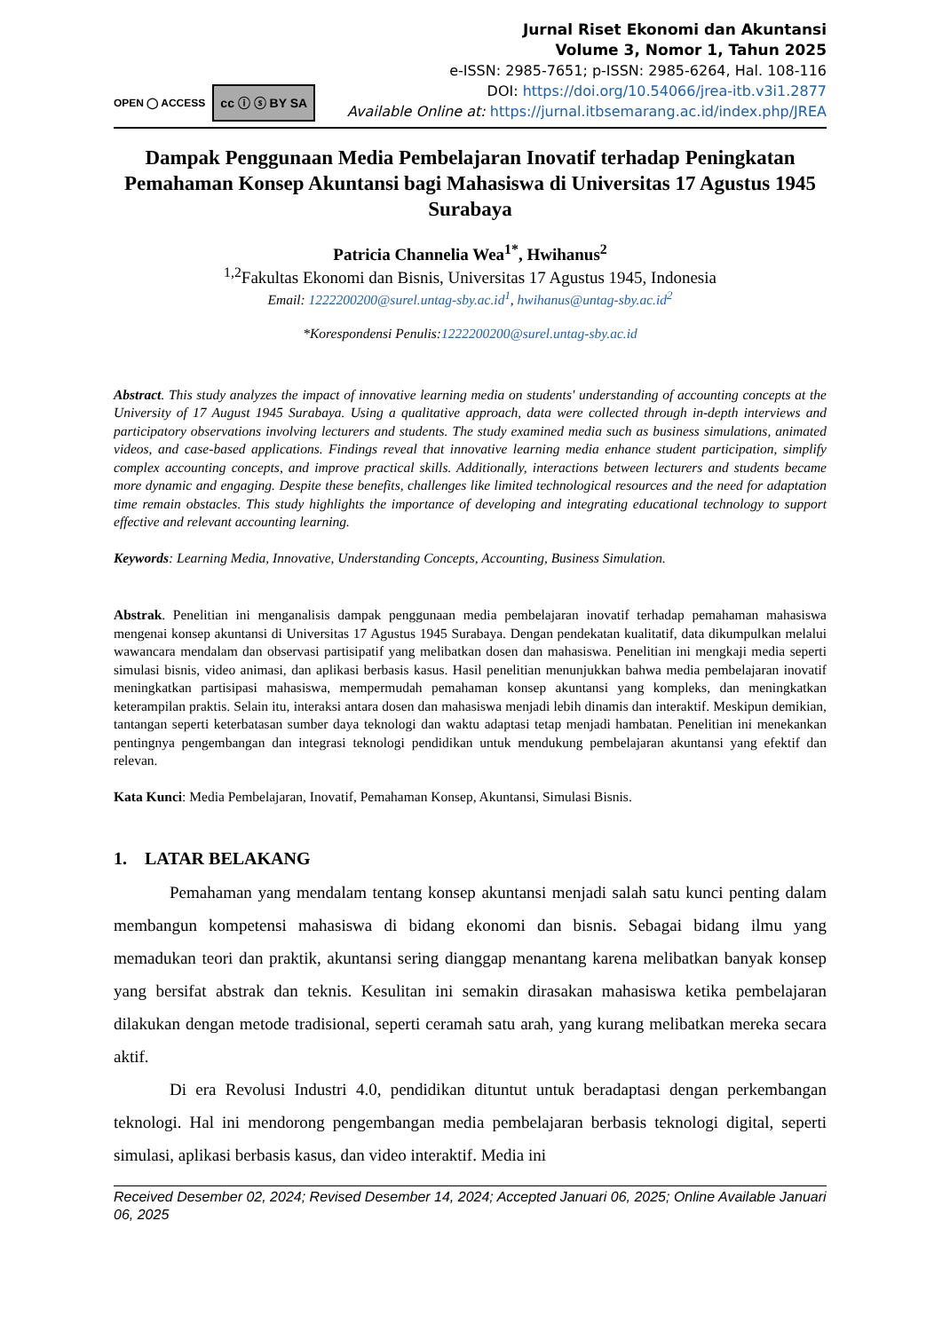OPEN ◯ ACCESS
cc ⓘ ⓢ BY SA
Jurnal Riset Ekonomi dan Akuntansi
Volume 3, Nomor 1, Tahun 2025
e-ISSN: 2985-7651; p-ISSN: 2985-6264, Hal. 108-116
DOI: https://doi.org/10.54066/jrea-itb.v3i1.2877
Available Online at: https://jurnal.itbsemarang.ac.id/index.php/JREA
Dampak Penggunaan Media Pembelajaran Inovatif terhadap Peningkatan Pemahaman Konsep Akuntansi bagi Mahasiswa di Universitas 17 Agustus 1945 Surabaya
Patricia Channelia Wea<sup>1*</sup>, Hwihanus<sup>2</sup>
<sup>1,2</sup>Fakultas Ekonomi dan Bisnis, Universitas 17 Agustus 1945, Indonesia
Email: 1222200200@surel.untag-sby.ac.id<sup>1</sup>, hwihanus@untag-sby.ac.id<sup>2</sup>
*Korespondensi Penulis:1222200200@surel.untag-sby.ac.id
Abstract. This study analyzes the impact of innovative learning media on students' understanding of accounting concepts at the University of 17 August 1945 Surabaya. Using a qualitative approach, data were collected through in-depth interviews and participatory observations involving lecturers and students. The study examined media such as business simulations, animated videos, and case-based applications. Findings reveal that innovative learning media enhance student participation, simplify complex accounting concepts, and improve practical skills. Additionally, interactions between lecturers and students became more dynamic and engaging. Despite these benefits, challenges like limited technological resources and the need for adaptation time remain obstacles. This study highlights the importance of developing and integrating educational technology to support effective and relevant accounting learning.
Keywords: Learning Media, Innovative, Understanding Concepts, Accounting, Business Simulation.
Abstrak. Penelitian ini menganalisis dampak penggunaan media pembelajaran inovatif terhadap pemahaman mahasiswa mengenai konsep akuntansi di Universitas 17 Agustus 1945 Surabaya. Dengan pendekatan kualitatif, data dikumpulkan melalui wawancara mendalam dan observasi partisipatif yang melibatkan dosen dan mahasiswa. Penelitian ini mengkaji media seperti simulasi bisnis, video animasi, dan aplikasi berbasis kasus. Hasil penelitian menunjukkan bahwa media pembelajaran inovatif meningkatkan partisipasi mahasiswa, mempermudah pemahaman konsep akuntansi yang kompleks, dan meningkatkan keterampilan praktis. Selain itu, interaksi antara dosen dan mahasiswa menjadi lebih dinamis dan interaktif. Meskipun demikian, tantangan seperti keterbatasan sumber daya teknologi dan waktu adaptasi tetap menjadi hambatan. Penelitian ini menekankan pentingnya pengembangan dan integrasi teknologi pendidikan untuk mendukung pembelajaran akuntansi yang efektif dan relevan.
Kata Kunci: Media Pembelajaran, Inovatif, Pemahaman Konsep, Akuntansi, Simulasi Bisnis.
1. LATAR BELAKANG
Pemahaman yang mendalam tentang konsep akuntansi menjadi salah satu kunci penting dalam membangun kompetensi mahasiswa di bidang ekonomi dan bisnis. Sebagai bidang ilmu yang memadukan teori dan praktik, akuntansi sering dianggap menantang karena melibatkan banyak konsep yang bersifat abstrak dan teknis. Kesulitan ini semakin dirasakan mahasiswa ketika pembelajaran dilakukan dengan metode tradisional, seperti ceramah satu arah, yang kurang melibatkan mereka secara aktif.
Di era Revolusi Industri 4.0, pendidikan dituntut untuk beradaptasi dengan perkembangan teknologi. Hal ini mendorong pengembangan media pembelajaran berbasis teknologi digital, seperti simulasi, aplikasi berbasis kasus, dan video interaktif. Media ini
Received Desember 02, 2024; Revised Desember 14, 2024; Accepted Januari 06, 2025; Online Available Januari 06, 2025